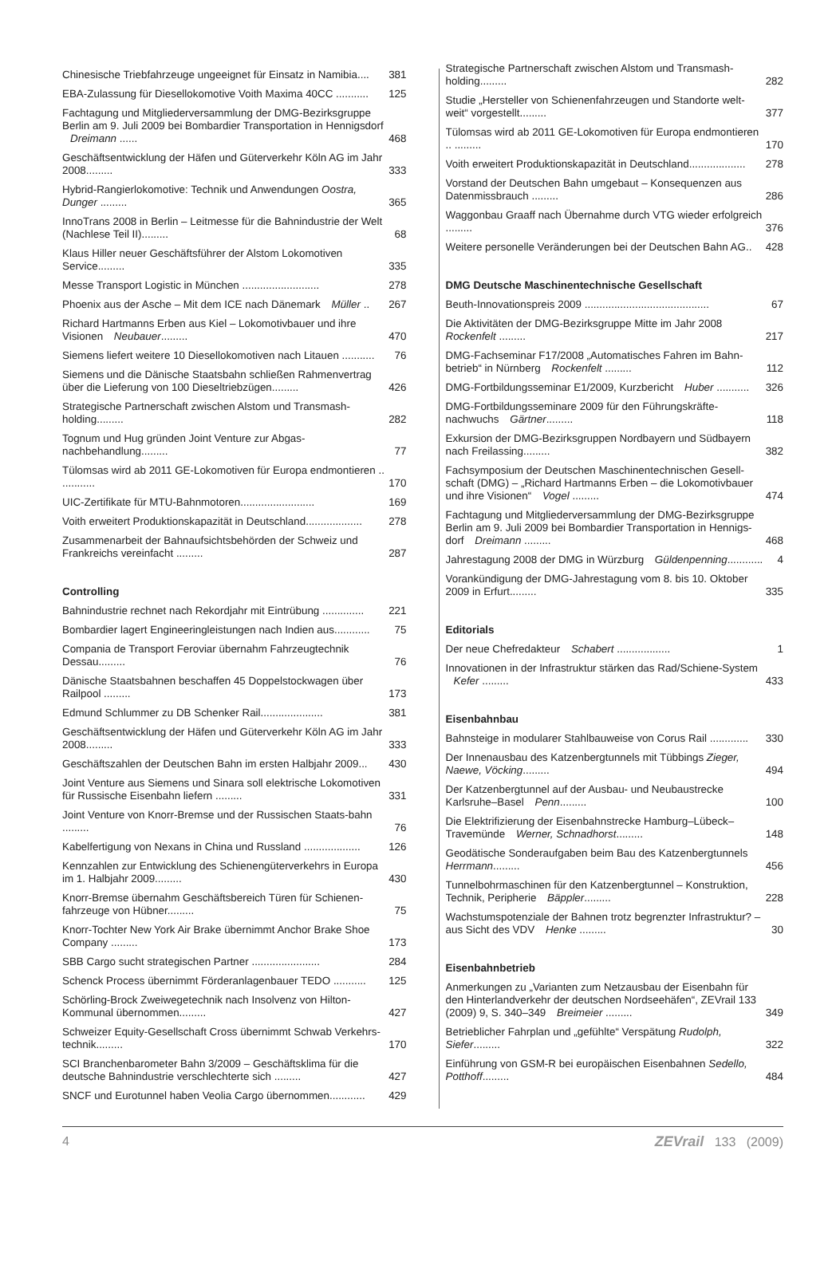Chinesische Triebfahrzeuge ungeeignet für Einsatz in Namibia.... 381
EBA-Zulassung für Diesellokomotive Voith Maxima 40CC ........... 125
Fachtagung und Mitgliederversammlung der DMG-Bezirksgruppe Berlin am 9. Juli 2009 bei Bombardier Transportation in Hennigsdorf Dreimann ...... 468
Geschäftsentwicklung der Häfen und Güterverkehr Köln AG im Jahr 2008......... 333
Hybrid-Rangierlokomotive: Technik und Anwendungen Oostra, Dunger ......... 365
InnoTrans 2008 in Berlin – Leitmesse für die Bahnindustrie der Welt (Nachlese Teil II)......... 68
Klaus Hiller neuer Geschäftsführer der Alstom Lokomotiven Service......... 335
Messe Transport Logistic in München .......................... 278
Phoenix aus der Asche – Mit dem ICE nach Dänemark Müller .. 267
Richard Hartmanns Erben aus Kiel – Lokomotivbauer und ihre Visionen Neubauer......... 470
Siemens liefert weitere 10 Diesellokomotiven nach Litauen ........... 76
Siemens und die Dänische Staatsbahn schließen Rahmenvertrag über die Lieferung von 100 Dieseltriebzügen......... 426
Strategische Partnerschaft zwischen Alstom und Transmash-holding......... 282
Tognum und Hug gründen Joint Venture zur Abgas-nachbehandlung......... 77
Tülomsas wird ab 2011 GE-Lokomotiven für Europa endmontieren .. ........... 170
UIC-Zertifikate für MTU-Bahnmotoren......................... 169
Voith erweitert Produktionskapazität in Deutschland................... 278
Zusammenarbeit der Bahnaufsichtsbehörden der Schweiz und Frankreichs vereinfacht ......... 287
Controlling
Bahnindustrie rechnet nach Rekordjahr mit Eintrübung .............. 221
Bombardier lagert Engineeringleistungen nach Indien aus............ 75
Compania de Transport Feroviar übernahm Fahrzeugtechnik Dessau......... 76
Dänische Staatsbahnen beschaffen 45 Doppelstockwagen über Railpool ......... 173
Edmund Schlummer zu DB Schenker Rail..................... 381
Geschäftsentwicklung der Häfen und Güterverkehr Köln AG im Jahr 2008......... 333
Geschäftszahlen der Deutschen Bahn im ersten Halbjahr 2009... 430
Joint Venture aus Siemens und Sinara soll elektrische Lokomotiven für Russische Eisenbahn liefern ......... 331
Joint Venture von Knorr-Bremse und der Russischen Staats-bahn ......... 76
Kabelfertigung von Nexans in China und Russland ................... 126
Kennzahlen zur Entwicklung des Schienengüterverkehrs in Europa im 1. Halbjahr 2009......... 430
Knorr-Bremse übernahm Geschäftsbereich Türen für Schienen-fahrzeuge von Hübner......... 75
Knorr-Tochter New York Air Brake übernimmt Anchor Brake Shoe Company ......... 173
SBB Cargo sucht strategischen Partner ....................... 284
Schenck Process übernimmt Förderanlagenbauer TEDO ........... 125
Schörling-Brock Zweiwegetechnik nach Insolvenz von Hilton-Kommunal übernommen......... 427
Schweizer Equity-Gesellschaft Cross übernimmt Schwab Verkehrs-technik......... 170
SCI Branchenbarometer Bahn 3/2009 – Geschäftsklima für die deutsche Bahnindustrie verschlechterte sich ......... 427
SNCF und Eurotunnel haben Veolia Cargo übernommen............ 429
Strategische Partnerschaft zwischen Alstom und Transmash-holding......... 282
Studie „Hersteller von Schienenfahrzeugen und Standorte welt-weit“ vorgestellt......... 377
Tülomsas wird ab 2011 GE-Lokomotiven für Europa endmontieren .. ......... 170
Voith erweitert Produktionskapazität in Deutschland................... 278
Vorstand der Deutschen Bahn umgebaut – Konsequenzen aus Datenmissbrauch ......... 286
Waggonbau Graaff nach Übernahme durch VTG wieder erfolgreich ......... 376
Weitere personelle Veränderungen bei der Deutschen Bahn AG.. 428
DMG Deutsche Maschinentechnische Gesellschaft
Beuth-Innovationspreis 2009 .......................................... 67
Die Aktivitäten der DMG-Bezirksgruppe Mitte im Jahr 2008 Rockenfelt ......... 217
DMG-Fachseminar F17/2008 „Automatisches Fahren im Bahn-betrieb“ in Nürnberg Rockenfelt ......... 112
DMG-Fortbildungsseminar E1/2009, Kurzbericht Huber ........... 326
DMG-Fortbildungsseminare 2009 für den Führungskräfte-nachwuchs Gärtner......... 118
Exkursion der DMG-Bezirksgruppen Nordbayern und Südbayern nach Freilassing......... 382
Fachsymposium der Deutschen Maschinentechnischen Gesell-schaft (DMG) – „Richard Hartmanns Erben – die Lokomotivbauer und ihre Visionen“ Vogel ......... 474
Fachtagung und Mitgliederversammlung der DMG-Bezirksgruppe Berlin am 9. Juli 2009 bei Bombardier Transportation in Hennigs-dorf Dreimann ......... 468
Jahrestagung 2008 der DMG in Würzburg Güldenpenning............ 4
Vorankündigung der DMG-Jahrestagung vom 8. bis 10. Oktober 2009 in Erfurt......... 335
Editorials
Der neue Chefredakteur Schabert .................. 1
Innovationen in der Infrastruktur stärken das Rad/Schiene-System Kefer ......... 433
Eisenbahnbau
Bahnsteige in modularer Stahlbauweise von Corus Rail ............. 330
Der Innenausbau des Katzenbergtunnels mit Tübbings Zieger, Naewe, Vöcking......... 494
Der Katzenbergtunnel auf der Ausbau- und Neubaustrecke Karlsruhe–Basel Penn......... 100
Die Elektrifizierung der Eisenbahnstrecke Hamburg–Lübeck–Travemünde Werner, Schnadhorst......... 148
Geodätische Sonderaufgaben beim Bau des Katzenbergtunnels Herrmann......... 456
Tunnelbohrmaschinen für den Katzenbergtunnel – Konstruktion, Technik, Peripherie Bäppler......... 228
Wachstumspotenziale der Bahnen trotz begrenzter Infrastruktur? – aus Sicht des VDV Henke ......... 30
Eisenbahnbetrieb
Anmerkungen zu „Varianten zum Netzausbau der Eisenbahn für den Hinterlandverkehr der deutschen Nordseehäfen“, ZEVrail 133 (2009) 9, S. 340–349 Breimeier ......... 349
Betrieblicher Fahrplan und „gefühlte“ Verspätung Rudolph, Siefer......... 322
Einführung von GSM-R bei europäischen Eisenbahnen Sedello, Potthoff......... 484
4 ZEVrail 133 (2009)